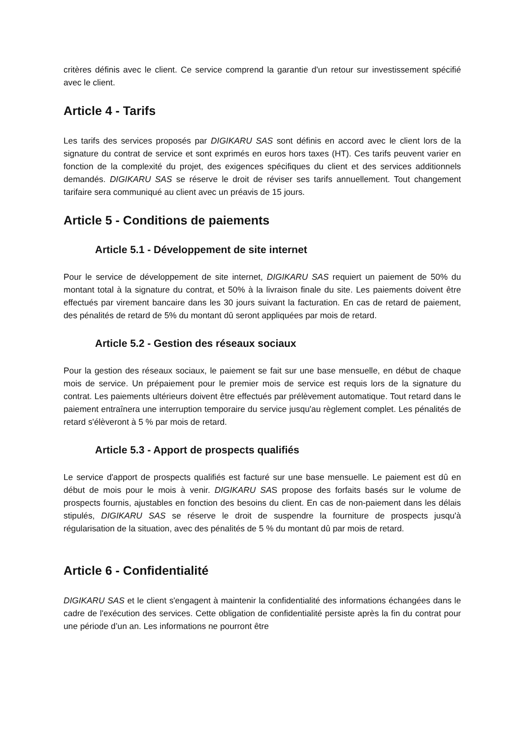critères définis avec le client. Ce service comprend la garantie d'un retour sur investissement spécifié avec le client.
Article 4 - Tarifs
Les tarifs des services proposés par DIGIKARU SAS sont définis en accord avec le client lors de la signature du contrat de service et sont exprimés en euros hors taxes (HT). Ces tarifs peuvent varier en fonction de la complexité du projet, des exigences spécifiques du client et des services additionnels demandés. DIGIKARU SAS se réserve le droit de réviser ses tarifs annuellement. Tout changement tarifaire sera communiqué au client avec un préavis de 15 jours.
Article 5 - Conditions de paiements
Article 5.1 - Développement de site internet
Pour le service de développement de site internet, DIGIKARU SAS requiert un paiement de 50% du montant total à la signature du contrat, et 50% à la livraison finale du site. Les paiements doivent être effectués par virement bancaire dans les 30 jours suivant la facturation. En cas de retard de paiement, des pénalités de retard de 5% du montant dû seront appliquées par mois de retard.
Article 5.2 - Gestion des réseaux sociaux
Pour la gestion des réseaux sociaux, le paiement se fait sur une base mensuelle, en début de chaque mois de service. Un prépaiement pour le premier mois de service est requis lors de la signature du contrat. Les paiements ultérieurs doivent être effectués par prélèvement automatique. Tout retard dans le paiement entraînera une interruption temporaire du service jusqu'au règlement complet. Les pénalités de retard s'élèveront à 5 % par mois de retard.
Article 5.3 - Apport de prospects qualifiés
Le service d'apport de prospects qualifiés est facturé sur une base mensuelle. Le paiement est dû en début de mois pour le mois à venir. DIGIKARU SAS propose des forfaits basés sur le volume de prospects fournis, ajustables en fonction des besoins du client. En cas de non-paiement dans les délais stipulés, DIGIKARU SAS se réserve le droit de suspendre la fourniture de prospects jusqu'à régularisation de la situation, avec des pénalités de 5 % du montant dû par mois de retard.
Article 6 - Confidentialité
DIGIKARU SAS et le client s'engagent à maintenir la confidentialité des informations échangées dans le cadre de l'exécution des services. Cette obligation de confidentialité persiste après la fin du contrat pour une période d’un an. Les informations ne pourront être